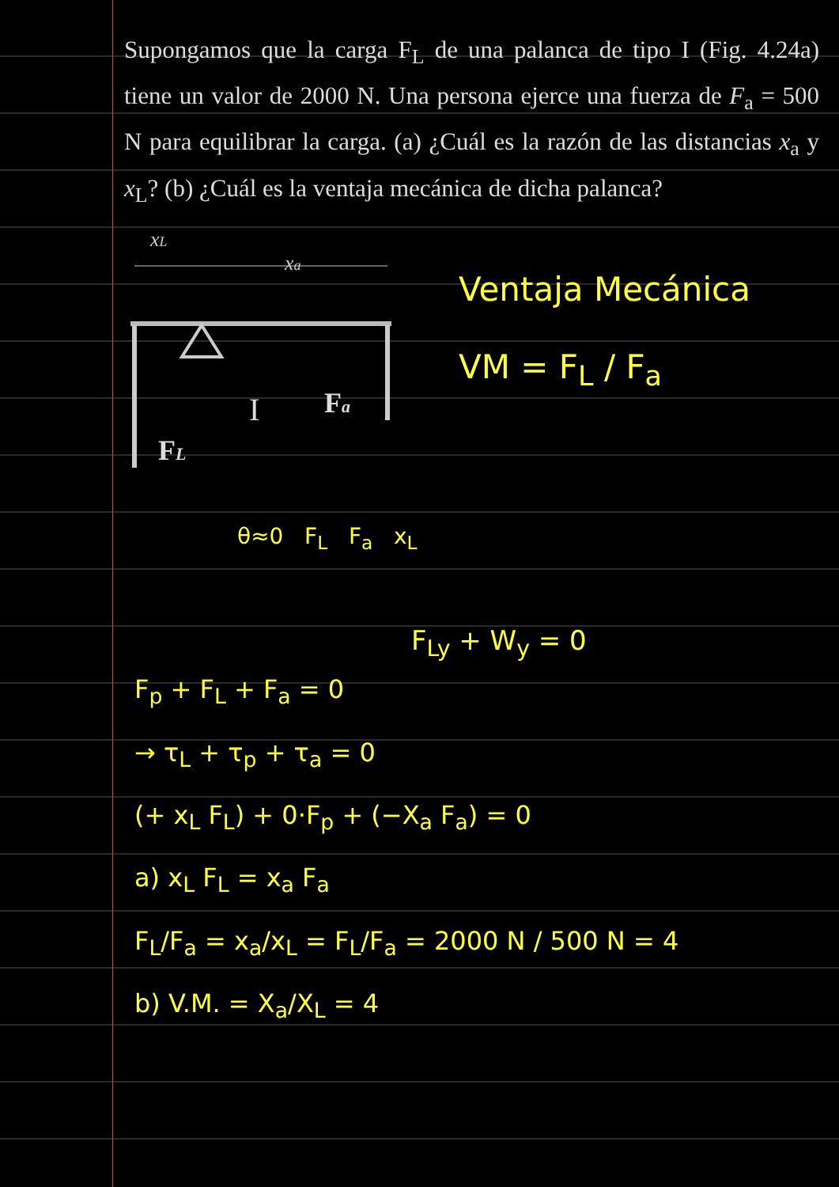Supongamos que la carga F<sub>L</sub> de una palanca de tipo I (Fig. 4.24a) tiene un valor de 2000 N. Una persona ejerce una fuerza de F<sub>a</sub> = 500 N para equilibrar la carga. (a) ¿Cuál es la razón de las distancias x<sub>a</sub> y x<sub>L</sub>? (b) ¿Cuál es la ventaja mecánica de dicha palanca?
xL
xa
I
Fa
FL
Ventaja Mecánica
VM = F<sub>L</sub> / F<sub>a</sub>
θ≈0 F<sub>L</sub> F<sub>a</sub> x<sub>L</sub>
F<sub>Ly</sub> + W<sub>y</sub> = 0
F<sub>p</sub> + F<sub>L</sub> + F<sub>a</sub> = 0
→ τ<sub>L</sub> + τ<sub>p</sub> + τ<sub>a</sub> = 0
(+ x<sub>L</sub> F<sub>L</sub>) + 0·F<sub>p</sub> + (−X<sub>a</sub> F<sub>a</sub>) = 0
a) x<sub>L</sub> F<sub>L</sub> = x<sub>a</sub> F<sub>a</sub>
F<sub>L</sub>/F<sub>a</sub> = x<sub>a</sub>/x<sub>L</sub> = F<sub>L</sub>/F<sub>a</sub> = 2000 N / 500 N = 4
b) V.M. = X<sub>a</sub>/X<sub>L</sub> = 4